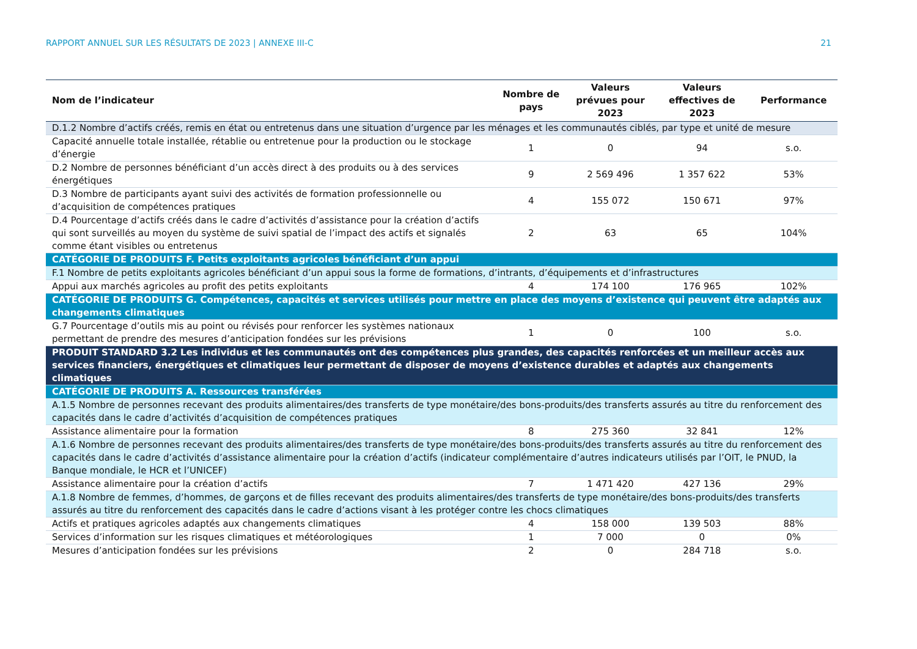RAPPORT ANNUEL SUR LES RÉSULTATS DE 2023 | ANNEXE III-C 21
| Nom de l’indicateur | Nombre de pays | Valeurs prévues pour 2023 | Valeurs effectives de 2023 | Performance |
| --- | --- | --- | --- | --- |
| D.1.2 Nombre d’actifs créés, remis en état ou entretenus dans une situation d’urgence par les ménages et les communautés ciblés, par type et unité de mesure | | | | |
| Capacité annuelle totale installée, rétablie ou entretenue pour la production ou le stockage d’énergie | 1 | 0 | 94 | s.o. |
| D.2 Nombre de personnes bénéficiant d’un accès direct à des produits ou à des services énergétiques | 9 | 2 569 496 | 1 357 622 | 53% |
| D.3 Nombre de participants ayant suivi des activités de formation professionnelle ou d’acquisition de compétences pratiques | 4 | 155 072 | 150 671 | 97% |
| D.4 Pourcentage d’actifs créés dans le cadre d’activités d’assistance pour la création d’actifs qui sont surveillés au moyen du système de suivi spatial de l’impact des actifs et signalés comme étant visibles ou entretenus | 2 | 63 | 65 | 104% |
| CATÉGORIE DE PRODUITS F. Petits exploitants agricoles bénéficiant d’un appui | | | | |
| F.1 Nombre de petits exploitants agricoles bénéficiant d’un appui sous la forme de formations, d’intrants, d’équipements et d’infrastructures | | | | |
| Appui aux marchés agricoles au profit des petits exploitants | 4 | 174 100 | 176 965 | 102% |
| CATÉGORIE DE PRODUITS G. Compétences, capacités et services utilisés pour mettre en place des moyens d’existence qui peuvent être adaptés aux changements climatiques | | | | |
| G.7 Pourcentage d’outils mis au point ou révisés pour renforcer les systèmes nationaux permettant de prendre des mesures d’anticipation fondées sur les prévisions | 1 | 0 | 100 | s.o. |
| PRODUIT STANDARD 3.2 Les individus et les communautés ont des compétences plus grandes, des capacités renforcées et un meilleur accès aux services financiers, énergétiques et climatiques leur permettant de disposer de moyens d’existence durables et adaptés aux changements climatiques | | | | |
| CATÉGORIE DE PRODUITS A. Ressources transférées | | | | |
| A.1.5 Nombre de personnes recevant des produits alimentaires/des transferts de type monétaire/des bons-produits/des transferts assurés au titre du renforcement des capacités dans le cadre d’activités d’acquisition de compétences pratiques | | | | |
| Assistance alimentaire pour la formation | 8 | 275 360 | 32 841 | 12% |
| A.1.6 Nombre de personnes recevant des produits alimentaires/des transferts de type monétaire/des bons-produits/des transferts assurés au titre du renforcement des capacités dans le cadre d’activités d’assistance alimentaire pour la création d’actifs (indicateur complémentaire d’autres indicateurs utilisés par l’OIT, le PNUD, la Banque mondiale, le HCR et l’UNICEF) | | | | |
| Assistance alimentaire pour la création d’actifs | 7 | 1 471 420 | 427 136 | 29% |
| A.1.8 Nombre de femmes, d’hommes, de garçons et de filles recevant des produits alimentaires/des transferts de type monétaire/des bons-produits/des transferts assurés au titre du renforcement des capacités dans le cadre d’actions visant à les protéger contre les chocs climatiques | | | | |
| Actifs et pratiques agricoles adaptés aux changements climatiques | 4 | 158 000 | 139 503 | 88% |
| Services d’information sur les risques climatiques et météorologiques | 1 | 7 000 | 0 | 0% |
| Mesures d’anticipation fondées sur les prévisions | 2 | 0 | 284 718 | s.o. |